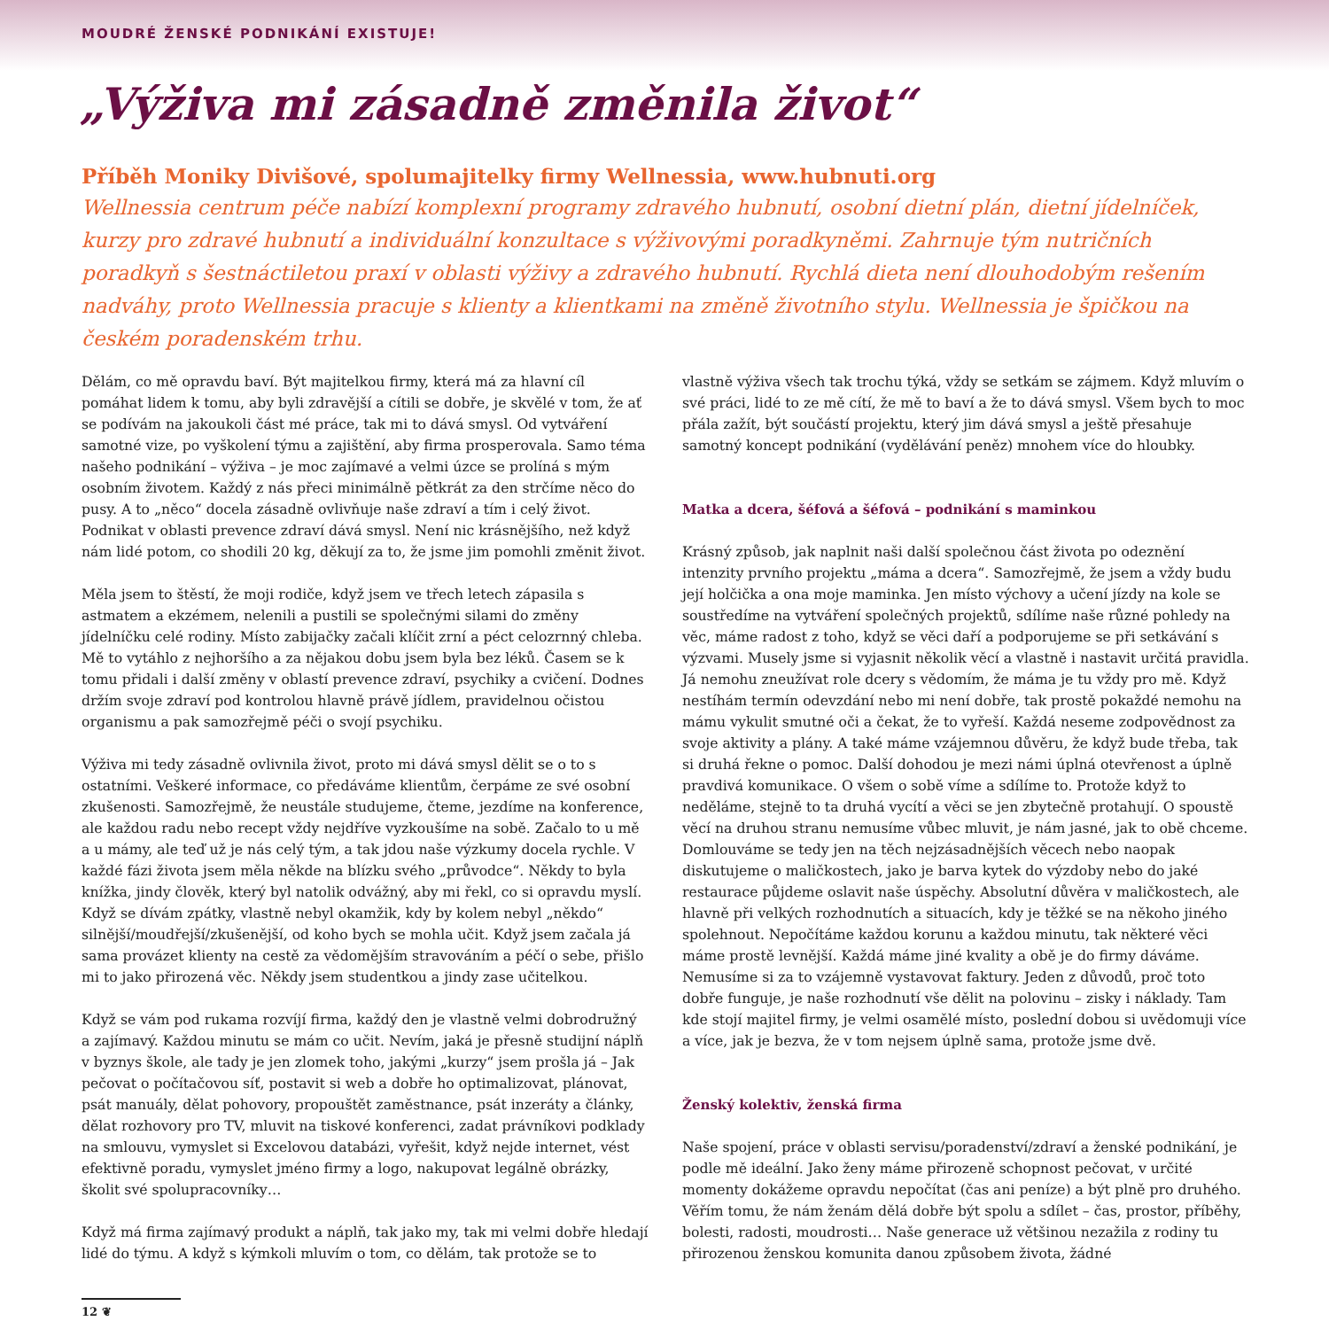MOUDRÉ ŽENSKÉ PODNIKÁNÍ EXISTUJE!
„Výživa mi zásadně změnila život“
Příběh Moniky Divišové, spolumajitelky firmy Wellnessia, www.hubnuti.org
Wellnessia centrum péče nabízí komplexní programy zdravého hubnutí, osobní dietní plán, dietní jídelníček, kurzy pro zdravé hubnutí a individuální konzultace s výživovými poradkyněmi. Zahrnuje tým nutričních poradkyň s šestnáctiletou praxí v oblasti výživy a zdravého hubnutí. Rychlá dieta není dlouhodobým rešením nadváhy, proto Wellnessia pracuje s klienty a klientkami na změně životního stylu. Wellnessia je špičkou na českém poradenském trhu.
Dělám, co mě opravdu baví. Být majitelkou firmy, která má za hlavní cíl pomáhat lidem k tomu, aby byli zdravější a cítili se dobře, je skvělé v tom, že ať se podívám na jakoukoli část mé práce, tak mi to dává smysl. Od vytváření samotné vize, po vyškolení týmu a zajištění, aby firma prosperovala. Samo téma našeho podnikání – výživa – je moc zajímavé a velmi úzce se prolíná s mým osobním životem. Každý z nás přeci minimálně pětkrát za den strčíme něco do pusy. A to „něco“ docela zásadně ovlivňuje naše zdraví a tím i celý život. Podnikat v oblasti prevence zdraví dává smysl. Není nic krásnějšího, než když nám lidé potom, co shodili 20 kg, děkují za to, že jsme jim pomohli změnit život.
Měla jsem to štěstí, že moji rodiče, když jsem ve třech letech zápasila s astmatem a ekzémem, nelenili a pustili se společnými silami do změny jídelníčku celé rodiny. Místo zabijačky začali klíčit zrní a péct celozrnný chleba. Mě to vytáhlo z nejhoršího a za nějakou dobu jsem byla bez léků. Časem se k tomu přidali i další změny v oblastí prevence zdraví, psychiky a cvičení. Dodnes držím svoje zdraví pod kontrolou hlavně právě jídlem, pravidelnou očistou organismu a pak samozřejmě péči o svojí psychiku.
Výživa mi tedy zásadně ovlivnila život, proto mi dává smysl dělit se o to s ostatními. Veškeré informace, co předáváme klientům, čerpáme ze své osobní zkušenosti. Samozřejmě, že neustále studujeme, čteme, jezdíme na konference, ale každou radu nebo recept vždy nejdříve vyzkoušíme na sobě. Začalo to u mě a u mámy, ale teď už je nás celý tým, a tak jdou naše výzkumy docela rychle. V každé fázi života jsem měla někde na blízku svého „průvodce“. Někdy to byla knížka, jindy člověk, který byl natolik odvážný, aby mi řekl, co si opravdu myslí. Když se dívám zpátky, vlastně nebyl okamžik, kdy by kolem nebyl „někdo“ silnější/moudřejší/zkušenější, od koho bych se mohla učit. Když jsem začala já sama provázet klienty na cestě za vědomějším stravováním a péčí o sebe, přišlo mi to jako přirozená věc. Někdy jsem studentkou a jindy zase učitelkou.
Když se vám pod rukama rozvíjí firma, každý den je vlastně velmi dobrodružný a zajímavý. Každou minutu se mám co učit. Nevím, jaká je přesně studijní náplň v byznys škole, ale tady je jen zlomek toho, jakými „kurzy“ jsem prošla já – Jak pečovat o počítačovou síť, postavit si web a dobře ho optimalizovat, plánovat, psát manuály, dělat pohovory, propouštět zaměstnance, psát inzeráty a články, dělat rozhovory pro TV, mluvit na tiskové konferenci, zadat právníkovi podklady na smlouvu, vymyslet si Excelovou databázi, vyřešit, když nejde internet, vést efektivně poradu, vymyslet jméno firmy a logo, nakupovat legálně obrázky, školit své spolupracovníky…
Když má firma zajímavý produkt a náplň, tak jako my, tak mi velmi dobře hledají lidé do týmu. A když s kýmkoli mluvím o tom, co dělám, tak protože se to
vlastně výživa všech tak trochu týká, vždy se setkám se zájmem. Když mluvím o své práci, lidé to ze mě cítí, že mě to baví a že to dává smysl. Všem bych to moc přála zažít, být součástí projektu, který jim dává smysl a ještě přesahuje samotný koncept podnikání (vydělávání peněz) mnohem více do hloubky.
Matka a dcera, šéfová a šéfová – podnikání s maminkou
Krásný způsob, jak naplnit naši další společnou část života po odeznění intenzity prvního projektu „máma a dcera“. Samozřejmě, že jsem a vždy budu její holčička a ona moje maminka. Jen místo výchovy a učení jízdy na kole se soustředíme na vytváření společných projektů, sdílíme naše různé pohledy na věc, máme radost z toho, když se věci daří a podporujeme se při setkávání s výzvami. Musely jsme si vyjasnit několik věcí a vlastně i nastavit určitá pravidla. Já nemohu zneužívat role dcery s vědomím, že máma je tu vždy pro mě. Když nestíhám termín odevzdání nebo mi není dobře, tak prostě pokaždé nemohu na mámu vykulit smutné oči a čekat, že to vyřeší. Každá neseme zodpovědnost za svoje aktivity a plány. A také máme vzájemnou důvěru, že když bude třeba, tak si druhá řekne o pomoc. Další dohodou je mezi námi úplná otevřenost a úplně pravdivá komunikace. O všem o sobě víme a sdílíme to. Protože když to neděláme, stejně to ta druhá vycítí a věci se jen zbytečně protahují. O spoustě věcí na druhou stranu nemusíme vůbec mluvit, je nám jasné, jak to obě chceme. Domlouváme se tedy jen na těch nejzásadnějších věcech nebo naopak diskutujeme o maličkostech, jako je barva kytek do výzdoby nebo do jaké restaurace půjdeme oslavit naše úspěchy. Absolutní důvěra v maličkostech, ale hlavně při velkých rozhodnutích a situacích, kdy je těžké se na někoho jiného spolehnout. Nepočítáme každou korunu a každou minutu, tak některé věci máme prostě levnější. Každá máme jiné kvality a obě je do firmy dáváme. Nemusíme si za to vzájemně vystavovat faktury. Jeden z důvodů, proč toto dobře funguje, je naše rozhodnutí vše dělit na polovinu – zisky i náklady. Tam kde stojí majitel firmy, je velmi osamělé místo, poslední dobou si uvědomuji více a více, jak je bezva, že v tom nejsem úplně sama, protože jsme dvě.
Ženský kolektiv, ženská firma
Naše spojení, práce v oblasti servisu/poradenství/zdraví a ženské podnikání, je podle mě ideální. Jako ženy máme přirozeně schopnost pečovat, v určité momenty dokážeme opravdu nepočítat (čas ani peníze) a být plně pro druhého. Věřím tomu, že nám ženám dělá dobře být spolu a sdílet – čas, prostor, příběhy, bolesti, radosti, moudrosti… Naše generace už většinou nezažila z rodiny tu přirozenou ženskou komunita danou způsobem života, žádné
12 ❦